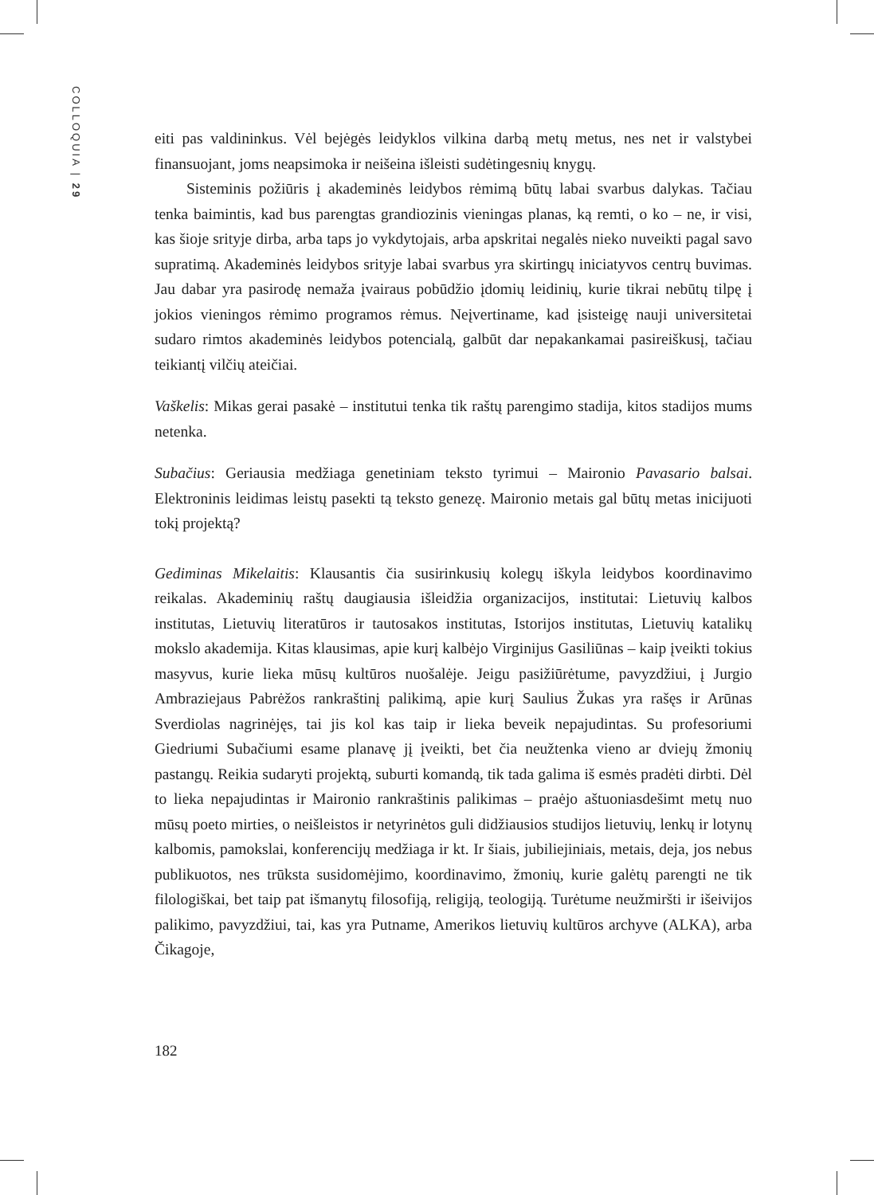COLLOQUIA | 29
eiti pas valdininkus. Vėl bejėgės leidyklos vilkina darbą metų metus, nes net ir valstybei finansuojant, joms neapsimoka ir neišeina išleisti sudėtingesnių knygų.
Sisteminis požiūris į akademinės leidybos rėmimą būtų labai svarbus dalykas. Tačiau tenka baimintis, kad bus parengtas grandiozinis vieningas planas, ką remti, o ko – ne, ir visi, kas šioje srityje dirba, arba taps jo vykdytojais, arba apskritai negalės nieko nuveikti pagal savo supratimą. Akademinės leidybos srityje labai svarbus yra skirtingų iniciatyvos centrų buvimas. Jau dabar yra pasirodę nemaža įvairaus pobūdžio įdomių leidinių, kurie tikrai nebūtų tilpę į jokios vieningos rėmimo programos rėmus. Neįvertiname, kad įsisteigę nauji universitetai sudaro rimtos akademinės leidybos potencialą, galbūt dar nepakankamai pasireiškusį, tačiau teikiantį vilčių ateičiai.
Vaškelis: Mikas gerai pasakė – institutui tenka tik raštų parengimo stadija, kitos stadijos mums netenka.
Subačius: Geriausia medžiaga genetiniam teksto tyrimui – Maironio Pavasario balsai. Elektroninis leidimas leistų pasekti tą teksto genezę. Maironio metais gal būtų metas inicijuoti tokį projektą?
Gediminas Mikelaitis: Klausantis čia susirinkusių kolegų iškyla leidybos koordinavimo reikalas. Akademinių raštų daugiausia išleidžia organizacijos, institutai: Lietuvių kalbos institutas, Lietuvių literatūros ir tautosakos institutas, Istorijos institutas, Lietuvių katalikų mokslo akademija. Kitas klausimas, apie kurį kalbėjo Virginijus Gasiliūnas – kaip įveikti tokius masyvus, kurie lieka mūsų kultūros nuošalėje. Jeigu pasižiūrėtume, pavyzdžiui, į Jurgio Ambraziejaus Pabrėžos rankraštinį palikimą, apie kurį Saulius Žukas yra rašęs ir Arūnas Sverdiolas nagrinėjęs, tai jis kol kas taip ir lieka beveik nepajudintas. Su profesoriumi Giedriumi Subačiumi esame planavę jį įveikti, bet čia neužtenka vieno ar dviejų žmonių pastangų. Reikia sudaryti projektą, suburti komandą, tik tada galima iš esmės pradėti dirbti. Dėl to lieka nepajudintas ir Maironio rankraštinis palikimas – praėjo aštuoniasdešimt metų nuo mūsų poeto mirties, o neišleistos ir netyrinėtos guli didžiausios studijos lietuvių, lenkų ir lotynų kalbomis, pamokslai, konferencijų medžiaga ir kt. Ir šiais, jubiliejiniais, metais, deja, jos nebus publikuotos, nes trūksta susidomėjimo, koordinavimo, žmonių, kurie galėtų parengti ne tik filologiškai, bet taip pat išmanytų filosofiją, religiją, teologiją. Turėtume neužmiršti ir išeivijos palikimo, pavyzdžiui, tai, kas yra Putname, Amerikos lietuvių kultūros archyve (ALKA), arba Čikagoje,
182